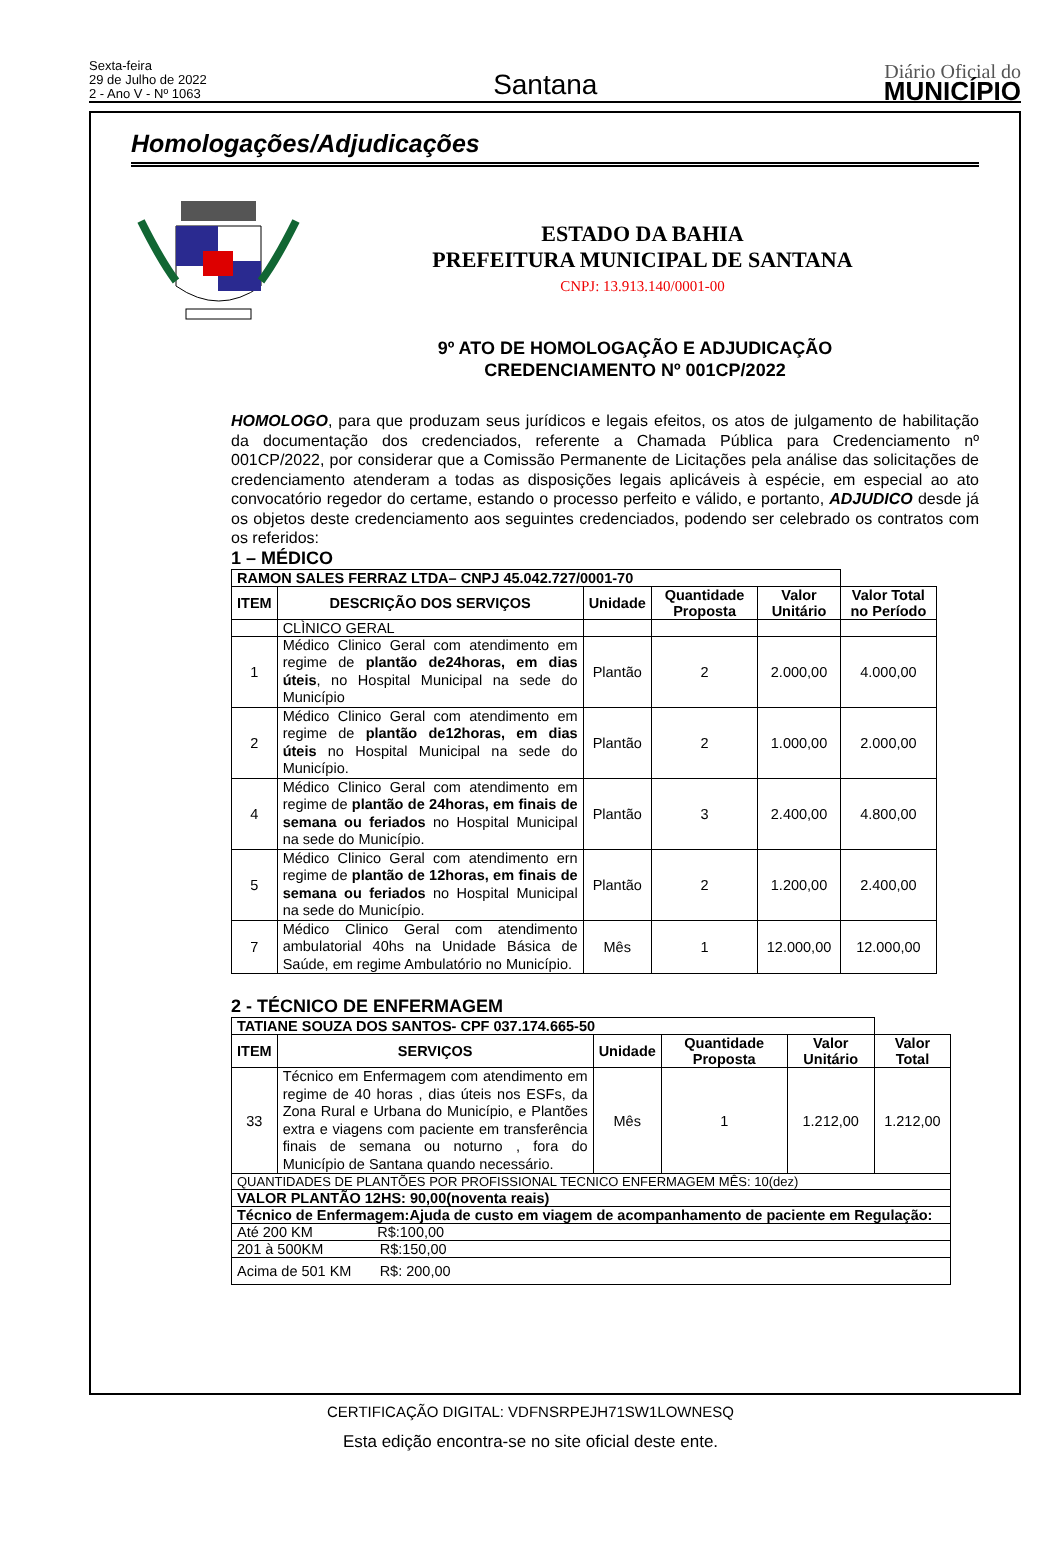Sexta-feira
29 de Julho de 2022
2 - Ano V - Nº 1063
Santana
Diário Oficial do
MUNICÍPIO
Homologações/Adjudicações
ESTADO DA BAHIA
PREFEITURA MUNICIPAL DE SANTANA
CNPJ: 13.913.140/0001-00
9º ATO DE HOMOLOGAÇÃO E ADJUDICAÇÃO
CREDENCIAMENTO Nº 001CP/2022
HOMOLOGO, para que produzam seus jurídicos e legais efeitos, os atos de julgamento de habilitação da documentação dos credenciados, referente a Chamada Pública para Credenciamento nº 001CP/2022, por considerar que a Comissão Permanente de Licitações pela análise das solicitações de credenciamento atenderam a todas as disposições legais aplicáveis à espécie, em especial ao ato convocatório regedor do certame, estando o processo perfeito e válido, e portanto, ADJUDICO desde já os objetos deste credenciamento aos seguintes credenciados, podendo ser celebrado os contratos com os referidos:
1 – MÉDICO
| RAMON SALES FERRAZ LTDA– CNPJ 45.042.727/0001-70 | | | | | |
| ITEM | DESCRIÇÃO DOS SERVIÇOS | Unidade | Quantidade Proposta | Valor Unitário | Valor Total no Período |
| | CLÌNICO GERAL | | | | |
| 1 | Médico Clinico Geral com atendimento em regime de plantão de24horas, em dias úteis , no Hospital Municipal na sede do Município | Plantão | 2 | 2.000,00 | 4.000,00 |
| 2 | Médico Clinico Geral com atendimento em regime de plantão de12horas, em dias úteis no Hospital Municipal na sede do Município. | Plantão | 2 | 1.000,00 | 2.000,00 |
| 4 | Médico Clinico Geral com atendimento em regime de plantão de 24horas, em finais de semana ou feriados no Hospital Municipal na sede do Município. | Plantão | 3 | 2.400,00 | 4.800,00 |
| 5 | Médico Clinico Geral com atendimento ern regime de plantão de 12horas, em finais de semana ou feriados no Hospital Municipal na sede do Município. | Plantão | 2 | 1.200,00 | 2.400,00 |
| 7 | Médico Clinico Geral com atendimento ambulatorial 40hs na Unidade Básica de Saúde, em regime Ambulatório no Município. | Mês | 1 | 12.000,00 | 12.000,00 |
2 - TÉCNICO DE ENFERMAGEM
| TATIANE SOUZA DOS SANTOS- CPF 037.174.665-50 | | | | | |
| ITEM | SERVIÇOS | Unidade | Quantidade Proposta | Valor Unitário | Valor Total |
| 33 | Técnico em Enfermagem com atendimento em regime de 40 horas , dias úteis nos ESFs, da Zona Rural e Urbana do Município, e Plantões extra e viagens com paciente em transferência finais de semana ou noturno , fora do Município de Santana quando necessário. | Mês | 1 | 1.212,00 | 1.212,00 |
| QUANTIDADES DE PLANTÕES POR PROFISSIONAL TECNICO ENFERMAGEM MÊS: 10(dez) | | | | | |
| VALOR PLANTÃO 12HS: 90,00(noventa reais) | | | | | |
| Técnico de Enfermagem:Ajuda de custo em viagem de acompanhamento de paciente em Regulação: | | | | | |
| Até 200 KM R$:100,00 | | | | | |
| 201 à 500KM R$:150,00 | | | | | |
| Acima de 501 KM R$: 200,00 | | | | | |
CERTIFICAÇÃO DIGITAL: VDFNSRPEJH71SW1LOWNESQ
Esta edição encontra-se no site oficial deste ente.